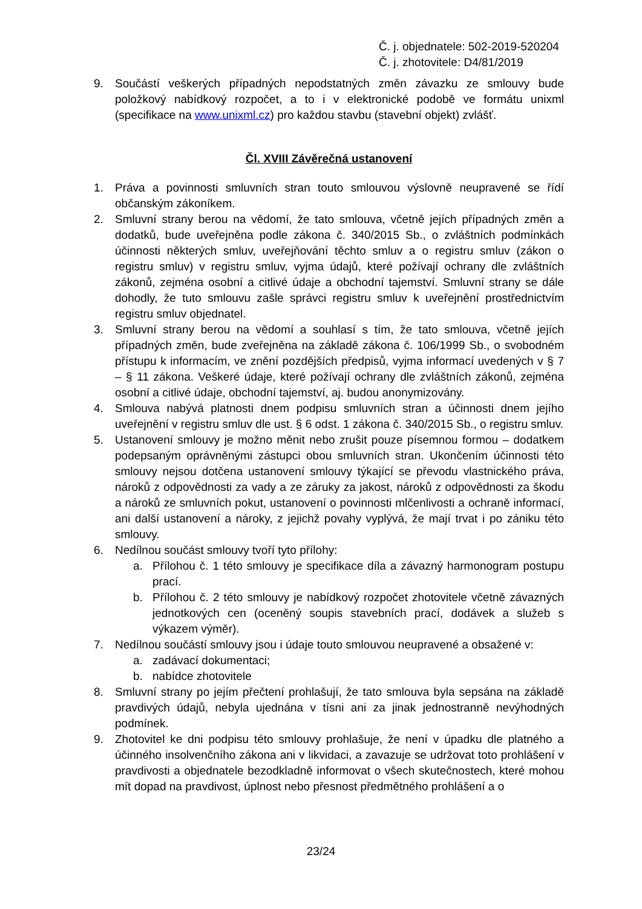Č. j. objednatele: 502-2019-520204
Č. j. zhotovitele: D4/81/2019
9. Součástí veškerých případných nepodstatných změn závazku ze smlouvy bude položkový nabídkový rozpočet, a to i v elektronické podobě ve formátu unixml (specifikace na www.unixml.cz) pro každou stavbu (stavební objekt) zvlášť.
Čl. XVIII Závěrečná ustanovení
1. Práva a povinnosti smluvních stran touto smlouvou výslovně neupravené se řídí občanským zákoníkem.
2. Smluvní strany berou na vědomí, že tato smlouva, včetně jejích případných změn a dodatků, bude uveřejněna podle zákona č. 340/2015 Sb., o zvláštních podmínkách účinnosti některých smluv, uveřejňování těchto smluv a o registru smluv (zákon o registru smluv) v registru smluv, vyjma údajů, které požívají ochrany dle zvláštních zákonů, zejména osobní a citlivé údaje a obchodní tajemství. Smluvní strany se dále dohodly, že tuto smlouvu zašle správci registru smluv k uveřejnění prostřednictvím registru smluv objednatel.
3. Smluvní strany berou na vědomí a souhlasí s tím, že tato smlouva, včetně jejích případných změn, bude zveřejněna na základě zákona č. 106/1999 Sb., o svobodném přístupu k informacím, ve znění pozdějších předpisů, vyjma informací uvedených v § 7 – § 11 zákona. Veškeré údaje, které požívají ochrany dle zvláštních zákonů, zejména osobní a citlivé údaje, obchodní tajemství, aj. budou anonymizovány.
4. Smlouva nabývá platnosti dnem podpisu smluvních stran a účinnosti dnem jejího uveřejnění v registru smluv dle ust. § 6 odst. 1 zákona č. 340/2015 Sb., o registru smluv.
5. Ustanovení smlouvy je možno měnit nebo zrušit pouze písemnou formou – dodatkem podepsaným oprávněnými zástupci obou smluvních stran. Ukončením účinnosti této smlouvy nejsou dotčena ustanovení smlouvy týkající se převodu vlastnického práva, nároků z odpovědnosti za vady a ze záruky za jakost, nároků z odpovědnosti za škodu a nároků ze smluvních pokut, ustanovení o povinnosti mlčenlivosti a ochraně informací, ani další ustanovení a nároky, z jejichž povahy vyplývá, že mají trvat i po zániku této smlouvy.
6. Nedílnou součást smlouvy tvoří tyto přílohy:
a. Přílohou č. 1 této smlouvy je specifikace díla a závazný harmonogram postupu prací.
b. Přílohou č. 2 této smlouvy je nabídkový rozpočet zhotovitele včetně závazných jednotkových cen (oceněný soupis stavebních prací, dodávek a služeb s výkazem výměr).
7. Nedílnou součástí smlouvy jsou i údaje touto smlouvou neupravené a obsažené v:
a. zadávací dokumentaci;
b. nabídce zhotovitele
8. Smluvní strany po jejím přečtení prohlašují, že tato smlouva byla sepsána na základě pravdivých údajů, nebyla ujednána v tísni ani za jinak jednostranně nevýhodných podmínek.
9. Zhotovitel ke dni podpisu této smlouvy prohlašuje, že není v úpadku dle platného a účinného insolvenčního zákona ani v likvidaci, a zavazuje se udržovat toto prohlášení v pravdivosti a objednatele bezodkladně informovat o všech skutečnostech, které mohou mít dopad na pravdivost, úplnost nebo přesnost předmětného prohlášení a o
23/24